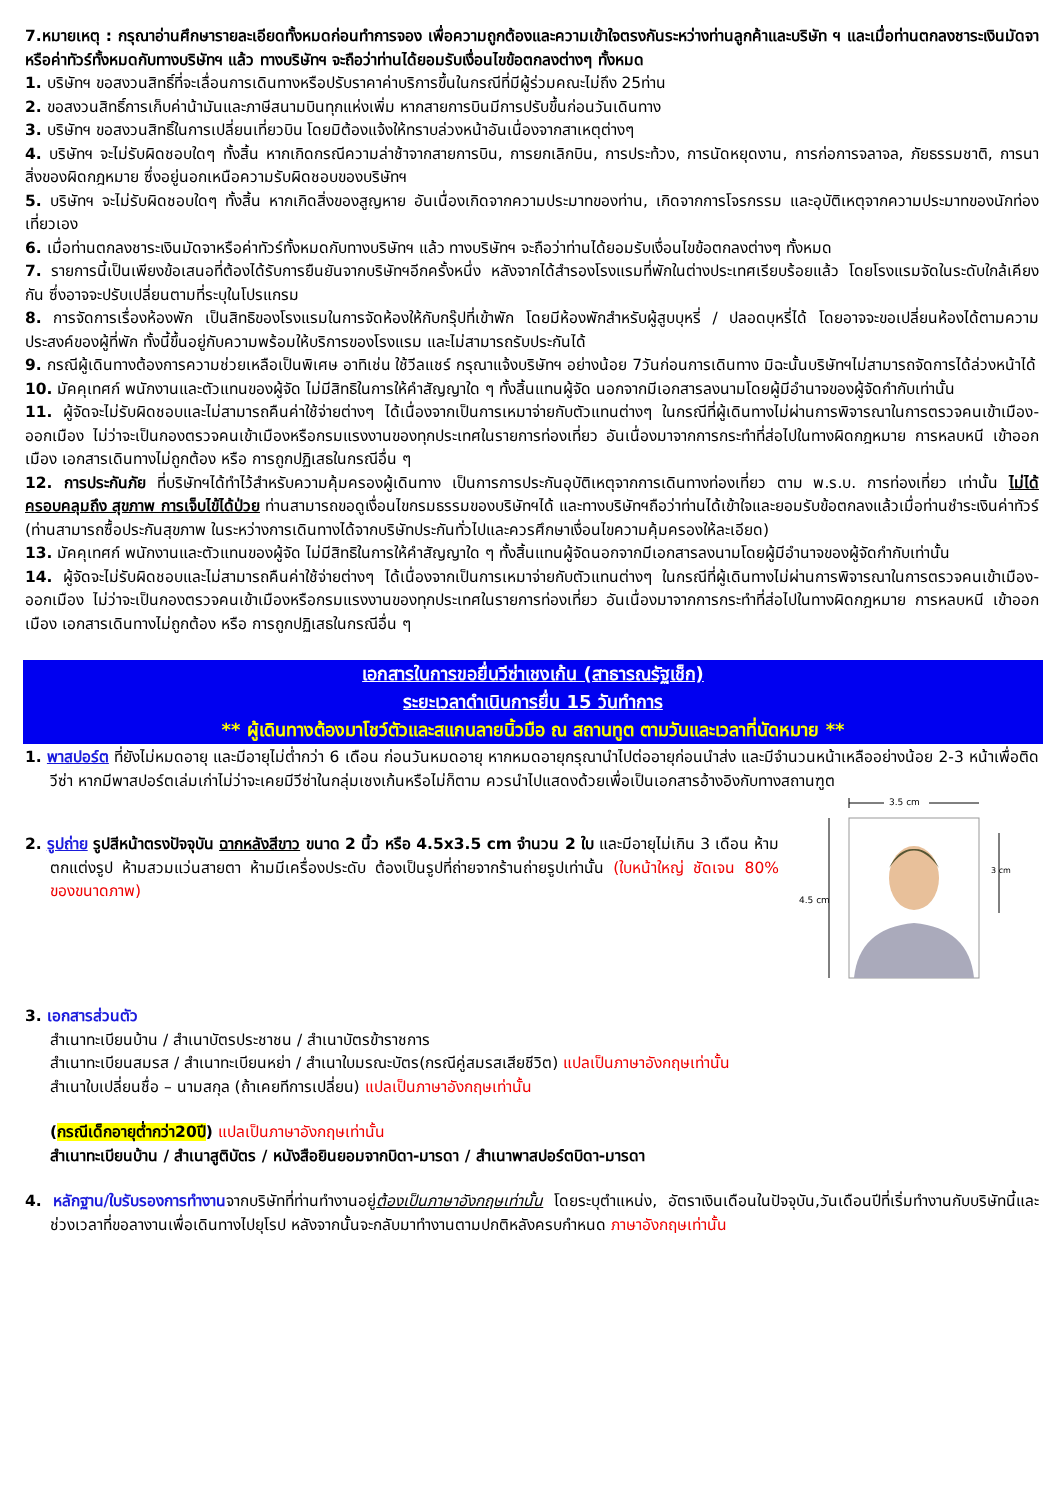7.หมายเหตุ : กรุณาอ่านศึกษารายละเอียดทั้งหมดก่อนทำการจอง เพื่อความถูกต้องและความเข้าใจตรงกันระหว่างท่านลูกค้าและบริษัท ฯ และเมื่อท่านตกลงชาระเงินมัดจาหรือค่าทัวร์ทั้งหมดกับทางบริษัทฯ แล้ว ทางบริษัทฯ จะถือว่าท่านได้ยอมรับเงื่อนไขข้อตกลงต่างๆ ทั้งหมด
1. บริษัทฯ ขอสงวนสิทธิ์ที่จะเลื่อนการเดินทางหรือปรับราคาค่าบริการขึ้นในกรณีที่มีผู้ร่วมคณะไม่ถึง 25ท่าน
2. ขอสงวนสิทธิ์การเก็บค่าน้ามันและภาษีสนามบินทุกแห่งเพิ่ม หากสายการบินมีการปรับขึ้นก่อนวันเดินทาง
3. บริษัทฯ ขอสงวนสิทธิ์ในการเปลี่ยนเที่ยวบิน โดยมิต้องแจ้งให้ทราบล่วงหน้าอันเนื่องจากสาเหตุต่างๆ
4. บริษัทฯ จะไม่รับผิดชอบใดๆ ทั้งสิ้น หากเกิดกรณีความล่าช้าจากสายการบิน, การยกเลิกบิน, การประท้วง, การนัดหยุดงาน, การก่อการจลาจล, ภัยธรรมชาติ, การนาสิ่งของผิดกฎหมาย ซึ่งอยู่นอกเหนือความรับผิดชอบของบริษัทฯ
5. บริษัทฯ จะไม่รับผิดชอบใดๆ ทั้งสิ้น หากเกิดสิ่งของสูญหาย อันเนื่องเกิดจากความประมาทของท่าน, เกิดจากการโจรกรรม และอุบัติเหตุจากความประมาทของนักท่องเที่ยวเอง
6. เมื่อท่านตกลงชาระเงินมัดจาหรือค่าทัวร์ทั้งหมดกับทางบริษัทฯ แล้ว ทางบริษัทฯ จะถือว่าท่านได้ยอมรับเงื่อนไขข้อตกลงต่างๆ ทั้งหมด
7. รายการนี้เป็นเพียงข้อเสนอที่ต้องได้รับการยืนยันจากบริษัทฯอีกครั้งหนึ่ง หลังจากได้สำรองโรงแรมที่พักในต่างประเทศเรียบร้อยแล้ว โดยโรงแรมจัดในระดับใกล้เคียงกัน ซึ่งอาจจะปรับเปลี่ยนตามที่ระบุในโปรแกรม
8. การจัดการเรื่องห้องพัก เป็นสิทธิของโรงแรมในการจัดห้องให้กับกรุ๊ปที่เข้าพัก โดยมีห้องพักสำหรับผู้สูบบุหรี่ / ปลอดบุหรี่ได้ โดยอาจจะขอเปลี่ยนห้องได้ตามความประสงค์ของผู้ที่พัก ทั้งนี้ขึ้นอยู่กับความพร้อมให้บริการของโรงแรม และไม่สามารถรับประกันได้
9. กรณีผู้เดินทางต้องการความช่วยเหลือเป็นพิเศษ อาทิเช่น ใช้วีลแชร์ กรุณาแจ้งบริษัทฯ อย่างน้อย 7วันก่อนการเดินทาง มิฉะนั้นบริษัทฯไม่สามารถจัดการได้ล่วงหน้าได้
10. มัคคุเทศก์ พนักงานและตัวแทนของผู้จัด ไม่มีสิทธิในการให้คำสัญญาใด ๆ ทั้งสิ้นแทนผู้จัด นอกจากมีเอกสารลงนามโดยผู้มีอำนาจของผู้จัดกำกับเท่านั้น
11. ผู้จัดจะไม่รับผิดชอบและไม่สามารถคืนค่าใช้จ่ายต่างๆ ได้เนื่องจากเป็นการเหมาจ่ายกับตัวแทนต่างๆ ในกรณีที่ผู้เดินทางไม่ผ่านการพิจารณาในการตรวจคนเข้าเมือง-ออกเมือง ไม่ว่าจะเป็นกองตรวจคนเข้าเมืองหรือกรมแรงงานของทุกประเทศในรายการท่องเที่ยว อันเนื่องมาจากการกระทำที่ส่อไปในทางผิดกฎหมาย การหลบหนี เข้าออกเมือง เอกสารเดินทางไม่ถูกต้อง หรือ การถูกปฏิเสธในกรณีอื่น ๆ
12. การประกันภัย ที่บริษัทฯได้ทำไว้สำหรับความคุ้มครองผู้เดินทาง เป็นการการประกันอุบัติเหตุจากการเดินทางท่องเที่ยว ตาม พ.ร.บ. การท่องเที่ยว เท่านั้น ไม่ได้ครอบคลุมถึง สุขภาพ การเจ็บไข้ได้ป่วย ท่านสามารถขอดูเงื่อนไขกรมธรรมของบริษัทฯได้ และทางบริษัทฯถือว่าท่านได้เข้าใจและยอมรับข้อตกลงแล้วเมื่อท่านชำระเงินค่าทัวร์ (ท่านสามารถซื้อประกันสุขภาพ ในระหว่างการเดินทางได้จากบริษัทประกันทั่วไปและควรศึกษาเงื่อนไขความคุ้มครองให้ละเอียด)
13. มัคคุเทศก์ พนักงานและตัวแทนของผู้จัด ไม่มีสิทธิในการให้คำสัญญาใด ๆ ทั้งสิ้นแทนผู้จัดนอกจากมีเอกสารลงนามโดยผู้มีอำนาจของผู้จัดกำกับเท่านั้น
14. ผู้จัดจะไม่รับผิดชอบและไม่สามารถคืนค่าใช้จ่ายต่างๆ ได้เนื่องจากเป็นการเหมาจ่ายกับตัวแทนต่างๆ ในกรณีที่ผู้เดินทางไม่ผ่านการพิจารณาในการตรวจคนเข้าเมือง-ออกเมือง ไม่ว่าจะเป็นกองตรวจคนเข้าเมืองหรือกรมแรงงานของทุกประเทศในรายการท่องเที่ยว อันเนื่องมาจากการกระทำที่ส่อไปในทางผิดกฎหมาย การหลบหนี เข้าออกเมือง เอกสารเดินทางไม่ถูกต้อง หรือ การถูกปฏิเสธในกรณีอื่น ๆ
เอกสารในการขอยื่นวีซ่าเชงเก้น (สาธารณรัฐเช็ก)
ระยะเวลาดำเนินการยื่น 15 วันทำการ
** ผู้เดินทางต้องมาโชว์ตัวและสแกนลายนิ้วมือ ณ สถานทูต ตามวันและเวลาที่นัดหมาย **
1. พาสปอร์ต ที่ยังไม่หมดอายุ และมีอายุไม่ต่ำกว่า 6 เดือน ก่อนวันหมดอายุ หากหมดอายุกรุณานำไปต่ออายุก่อนนำส่ง และมีจำนวนหน้าเหลืออย่างน้อย 2-3 หน้าเพื่อติดวีซ่า หากมีพาสปอร์ตเล่มเก่าไม่ว่าจะเคยมีวีซ่าในกลุ่มเชงเก้นหรือไม่ก็ตาม ควรนำไปแสดงด้วยเพื่อเป็นเอกสารอ้างอิงกับทางสถานฑูต
2. รูปถ่าย รูปสีหน้าตรงปัจจุบัน ฉากหลังสีขาว ขนาด 2 นิ้ว หรือ 4.5x3.5 cm จำนวน 2 ใบ และมีอายุไม่เกิน 3 เดือน ห้ามตกแต่งรูป ห้ามสวมแว่นสายตา ห้ามมีเครื่องประดับ ต้องเป็นรูปที่ถ่ายจากร้านถ่ายรูปเท่านั้น (ใบหน้าใหญ่ ชัดเจน 80% ของขนาดภาพ)
3.5 cm
4.5 cm
3 cm
3. เอกสารส่วนตัว
สำเนาทะเบียนบ้าน / สำเนาบัตรประชาชน / สำเนาบัตรข้าราชการ
สำเนาทะเบียนสมรส / สำเนาทะเบียนหย่า / สำเนาใบมรณะบัตร(กรณีคู่สมรสเสียชีวิต) แปลเป็นภาษาอังกฤษเท่านั้น
สำเนาใบเปลี่ยนชื่อ – นามสกุล (ถ้าเคยทีการเปลี่ยน) แปลเป็นภาษาอังกฤษเท่านั้น
(กรณีเด็กอายุต่ำกว่า20ปี) แปลเป็นภาษาอังกฤษเท่านั้น
สำเนาทะเบียนบ้าน / สำเนาสูติบัตร / หนังสือยินยอมจากบิดา-มารดา / สำเนาพาสปอร์ตบิดา-มารดา
4. หลักฐาน/ใบรับรองการทำงานจากบริษัทที่ท่านทำงานอยู่ต้องเป็นภาษาอังกฤษเท่านั้น โดยระบุตำแหน่ง, อัตราเงินเดือนในปัจจุบัน,วันเดือนปีที่เริ่มทำงานกับบริษัทนี้และช่วงเวลาที่ขอลางานเพื่อเดินทางไปยุโรป หลังจากนั้นจะกลับมาทำงานตามปกติหลังครบกำหนด ภาษาอังกฤษเท่านั้น